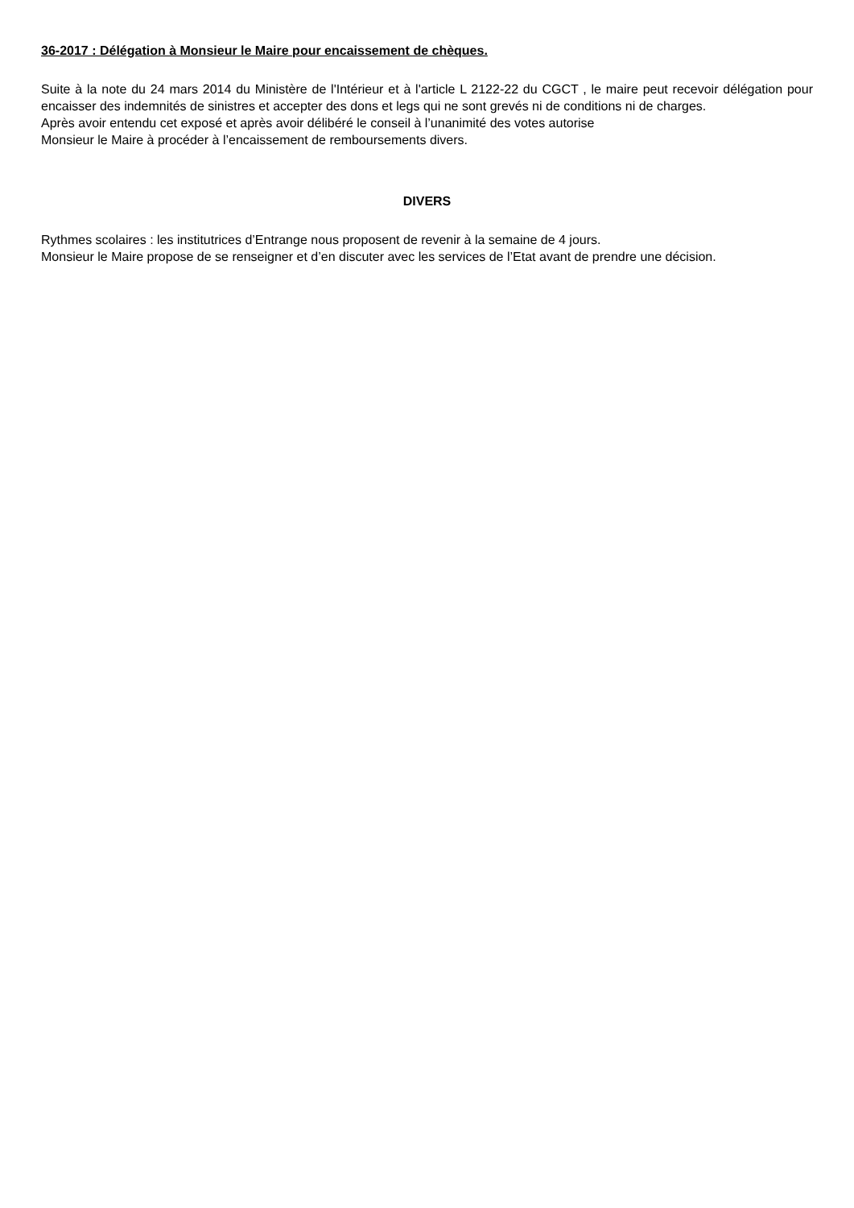36-2017 : Délégation à Monsieur le Maire pour encaissement de chèques.
Suite à la note du 24 mars 2014 du Ministère de l'Intérieur et à l'article L 2122-22 du CGCT , le maire peut recevoir délégation pour encaisser des indemnités de sinistres et accepter des dons et legs qui ne sont grevés ni de conditions ni de charges.
Après avoir entendu cet exposé et après avoir délibéré le conseil à l’unanimité des votes autorise
Monsieur le Maire à procéder à l’encaissement de remboursements divers.
DIVERS
Rythmes scolaires : les institutrices d’Entrange nous proposent de revenir à la semaine de 4 jours.
Monsieur le Maire propose de se renseigner et d’en discuter avec les services de l’Etat avant de prendre une décision.